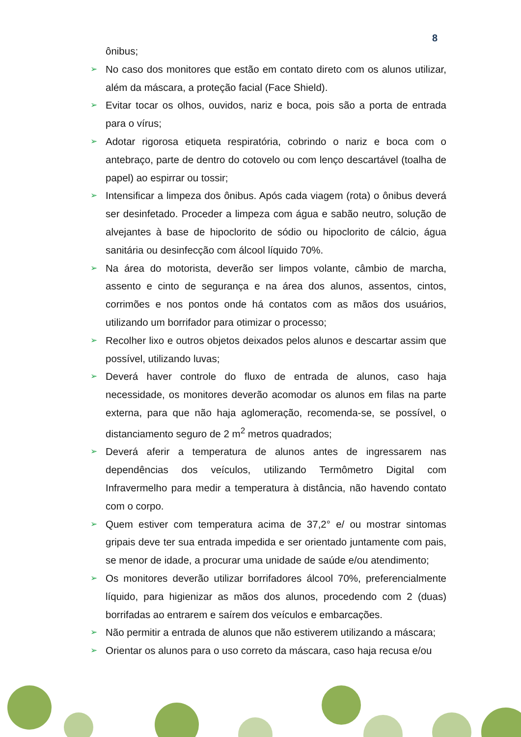8
ônibus;
➢ No caso dos monitores que estão em contato direto com os alunos utilizar, além da máscara, a proteção facial (Face Shield).
➢ Evitar tocar os olhos, ouvidos, nariz e boca, pois são a porta de entrada para o vírus;
➢ Adotar rigorosa etiqueta respiratória, cobrindo o nariz e boca com o antebraço, parte de dentro do cotovelo ou com lenço descartável (toalha de papel) ao espirrar ou tossir;
➢ Intensificar a limpeza dos ônibus. Após cada viagem (rota) o ônibus deverá ser desinfetado. Proceder a limpeza com água e sabão neutro, solução de alvejantes à base de hipoclorito de sódio ou hipoclorito de cálcio, água sanitária ou desinfecção com álcool líquido 70%.
➢ Na área do motorista, deverão ser limpos volante, câmbio de marcha, assento e cinto de segurança e na área dos alunos, assentos, cintos, corrimões e nos pontos onde há contatos com as mãos dos usuários, utilizando um borrifador para otimizar o processo;
➢ Recolher lixo e outros objetos deixados pelos alunos e descartar assim que possível, utilizando luvas;
➢ Deverá haver controle do fluxo de entrada de alunos, caso haja necessidade, os monitores deverão acomodar os alunos em filas na parte externa, para que não haja aglomeração, recomenda-se, se possível, o distanciamento seguro de 2 m<sup>2</sup> metros quadrados;
➢ Deverá aferir a temperatura de alunos antes de ingressarem nas dependências dos veículos, utilizando Termômetro Digital com Infravermelho para medir a temperatura à distância, não havendo contato com o corpo.
➢ Quem estiver com temperatura acima de 37,2° e/ ou mostrar sintomas gripais deve ter sua entrada impedida e ser orientado juntamente com pais, se menor de idade, a procurar uma unidade de saúde e/ou atendimento;
➢ Os monitores deverão utilizar borrifadores álcool 70%, preferencialmente líquido, para higienizar as mãos dos alunos, procedendo com 2 (duas) borrifadas ao entrarem e saírem dos veículos e embarcações.
➢ Não permitir a entrada de alunos que não estiverem utilizando a máscara;
➢ Orientar os alunos para o uso correto da máscara, caso haja recusa e/ou